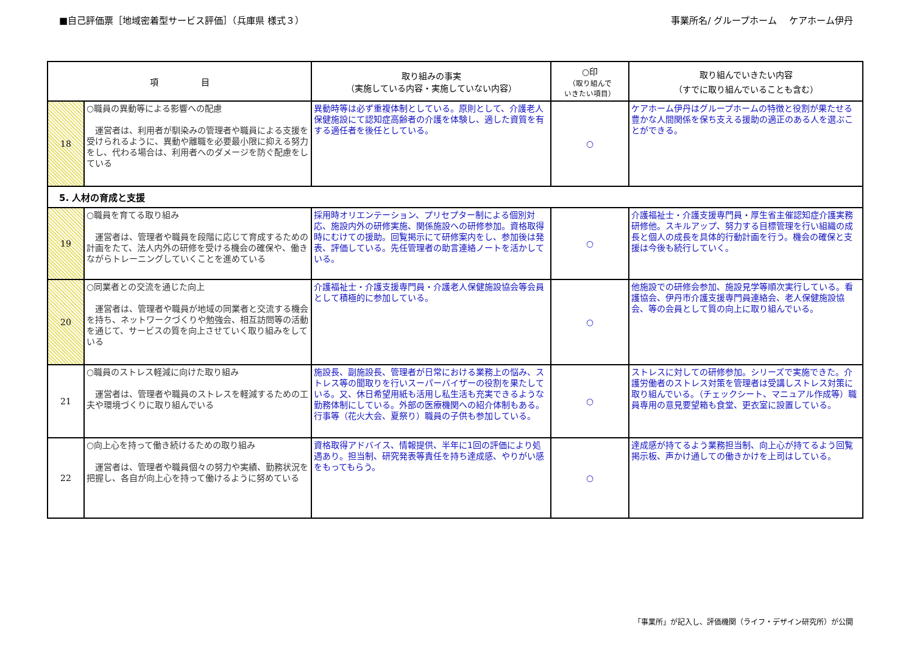■自己評価票［地域密着型サービス評価］（兵庫県 様式３） 事業所名/ グループホーム　 ケアホーム伊丹
| 項 目 | | 取り組みの事実 （実施している内容・実施していない内容） | ○印 （取り組んで いきたい項目） | 取り組んでいきたい内容 （すでに取り組んでいることも含む） |
| --- | --- | --- | --- | --- |
| 18 | ○職員の異動等による影響への配慮 運営者は、利用者が馴染みの管理者や職員による支援を受けられるように、異動や離職を必要最小限に抑える努力をし、代わる場合は、利用者へのダメージを防ぐ配慮をしている | 異動時等は必ず重複体制としている。原則として、介護老人保健施設にて認知症高齢者の介護を体験し、適した資質を有する適任者を後任としている。 | ○ | ケアホーム伊丹はグループホームの特徴と役割が果たせる豊かな人間関係を保ち支える援助の適正のある人を選ぶことができる。 |
| 5. 人材の育成と支援 | | | | |
| 19 | ○職員を育てる取り組み 運営者は、管理者や職員を段階に応じて育成するための計画をたて、法人内外の研修を受ける機会の確保や、働きながらトレーニングしていくことを進めている | 採用時オリエンテーション、プリセプター制による個別対応、施設内外の研修実施、関係施設への研修参加。資格取得時にむけての援助。回覧掲示にて研修案内をし、参加後は発表、評価している。先任管理者の助言連絡ノートを活かしている。 | ○ | 介護福祉士・介護支援専門員・厚生省主催認知症介護実務研修他。スキルアップ、努力する目標管理を行い組織の成長と個人の成長を具体的行動計画を行う。機会の確保と支援は今後も続行していく。 |
| 20 | ○同業者との交流を通じた向上 運営者は、管理者や職員が地域の同業者と交流する機会を持ち、ネットワークづくりや勉強会、相互訪問等の活動を通じて、サービスの質を向上させていく取り組みをしている | 介護福祉士・介護支援専門員・介護老人保健施設協会等会員として積極的に参加している。 | ○ | 他施設での研修会参加、施設見学等順次実行している。看護協会、伊丹市介護支援専門員連絡会、老人保健施設協会、等の会員として質の向上に取り組んでいる。 |
| 21 | ○職員のストレス軽減に向けた取り組み 運営者は、管理者や職員のストレスを軽減するための工夫や環境づくりに取り組んでいる | 施設長、副施設長、管理者が日常における業務上の悩み、ストレス等の聞取りを行いスーパーバイザーの役割を果たしている。又、休日希望用紙も活用し私生活も充実できるような勤務体制にしている。外部の医療機関への紹介体制もある。行事等（花火大会、夏祭り）職員の子供も参加している。 | ○ | ストレスに対しての研修参加。シリーズで実施できた。介護労働者のストレス対策を管理者は受講しストレス対策に取り組んでいる。（チェックシート、マニュアル作成等）職員専用の意見要望箱も食堂、更衣室に設置している。 |
| 22 | ○向上心を持って働き続けるための取り組み 運営者は、管理者や職員個々の努力や実績、勤務状況を把握し、各自が向上心を持って働けるように努めている | 資格取得アドバイス、情報提供、半年に1回の評価により処遇あり。担当制、研究発表等責任を持ち達成感、やりがい感をもってもらう。 | ○ | 達成感が持てるよう業務担当制、向上心が持てるよう回覧掲示板、声かけ通しての働きかけを上司はしている。 |
「事業所」が記入し、評価機関（ライフ・デザイン研究所）が公開